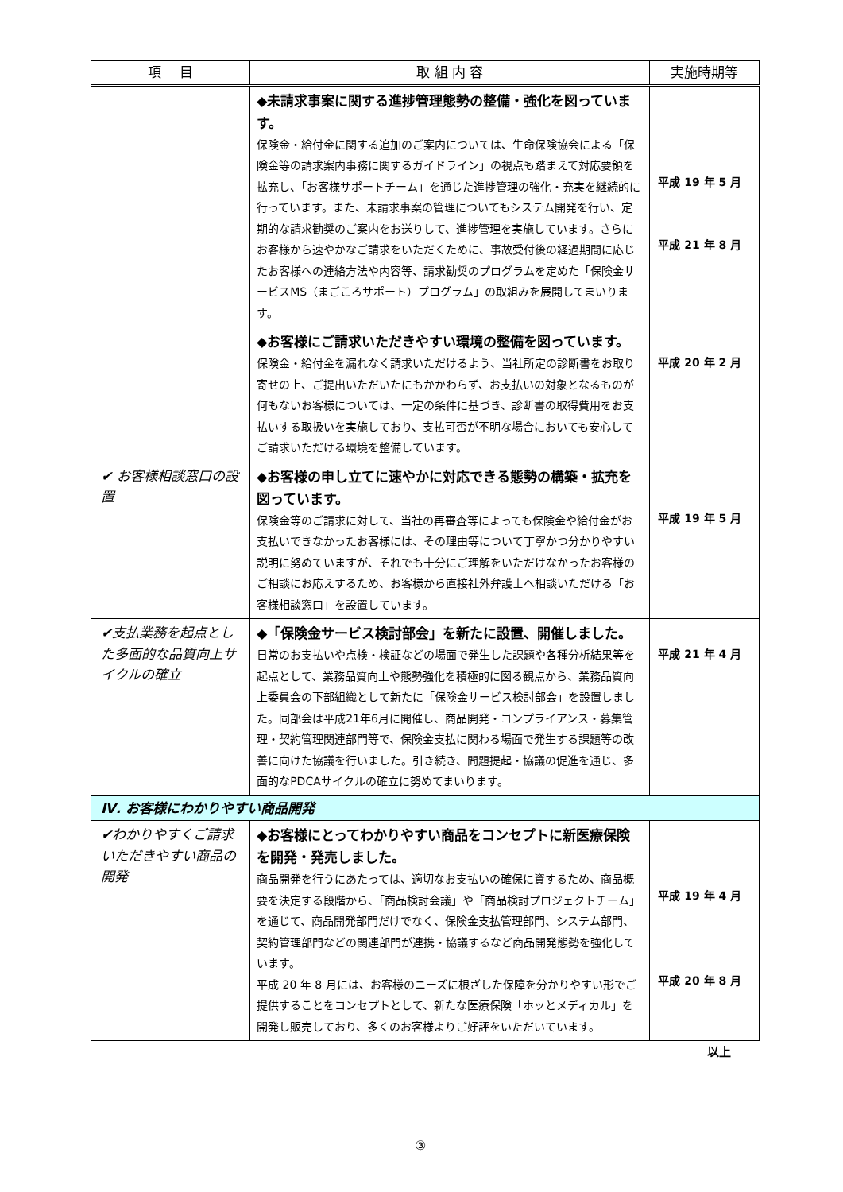| 項 目 | 取 組 内 容 | 実施時期等 |
| --- | --- | --- |
| | ◆未請求事案に関する進捗管理態勢の整備・強化を図っています。 保険金・給付金に関する追加のご案内については、生命保険協会による「保険金等の請求案内事務に関するガイドライン」の視点も踏まえて対応要領を拡充し、「お客様サポートチーム」を通じた進捗管理の強化・充実を継続的に行っています。また、未請求事案の管理についてもシステム開発を行い、定期的な請求勧奨のご案内をお送りして、進捗管理を実施しています。さらにお客様から速やかなご請求をいただくために、事故受付後の経過期間に応じたお客様への連絡方法や内容等、請求勧奨のプログラムを定めた「保険金サービスMS（まごころサポート）プログラム」の取組みを展開してまいります。 | 平成 19 年 5 月 平成 21 年 8 月 |
| | ◆お客様にご請求いただきやすい環境の整備を図っています。 保険金・給付金を漏れなく請求いただけるよう、当社所定の診断書をお取り寄せの上、ご提出いただいたにもかかわらず、お支払いの対象となるものが何もないお客様については、一定の条件に基づき、診断書の取得費用をお支払いする取扱いを実施しており、支払可否が不明な場合においても安心してご請求いただける環境を整備しています。 | 平成 20 年 2 月 |
| ✔ お客様相談窓口の設置 | ◆お客様の申し立てに速やかに対応できる態勢の構築・拡充を図っています。 保険金等のご請求に対して、当社の再審査等によっても保険金や給付金がお支払いできなかったお客様には、その理由等について丁寧かつ分かりやすい説明に努めていますが、それでも十分にご理解をいただけなかったお客様のご相談にお応えするため、お客様から直接社外弁護士へ相談いただける「お客様相談窓口」を設置しています。 | 平成 19 年 5 月 |
| ✔支払業務を起点とした多面的な品質向上サイクルの確立 | ◆「保険金サービス検討部会」を新たに設置、開催しました。 日常のお支払いや点検・検証などの場面で発生した課題や各種分析結果等を起点として、業務品質向上や態勢強化を積極的に図る観点から、業務品質向上委員会の下部組織として新たに「保険金サービス検討部会」を設置しました。同部会は平成21年6月に開催し、商品開発・コンプライアンス・募集管理・契約管理関連部門等で、保険金支払に関わる場面で発生する課題等の改善に向けた協議を行いました。引き続き、問題提起・協議の促進を通じ、多面的なPDCAサイクルの確立に努めてまいります。 | 平成 21 年 4 月 |
| Ⅳ. お客様にわかりやすい商品開発 | | |
| ✔わかりやすくご請求いただきやすい商品の開発 | ◆お客様にとってわかりやすい商品をコンセプトに新医療保険を開発・発売しました。 商品開発を行うにあたっては、適切なお支払いの確保に資するため、商品概要を決定する段階から、「商品検討会議」や「商品検討プロジェクトチーム」を通じて、商品開発部門だけでなく、保険金支払管理部門、システム部門、契約管理部門などの関連部門が連携・協議するなど商品開発態勢を強化しています。 平成 20 年 8 月には、お客様のニーズに根ざした保障を分かりやすい形でご提供することをコンセプトとして、新たな医療保険「ホッとメディカル」を開発し販売しており、多くのお客様よりご好評をいただいています。 | 平成 19 年 4 月 平成 20 年 8 月 |
以上
③